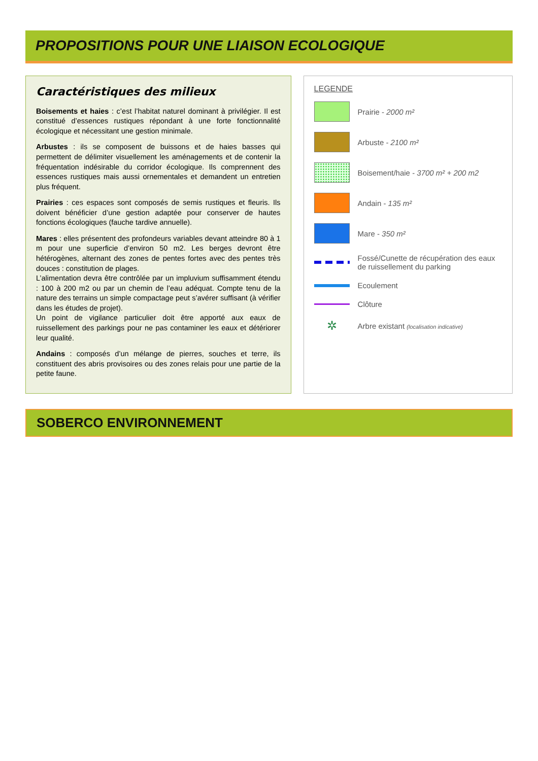PROPOSITIONS POUR UNE LIAISON ECOLOGIQUE
Caractéristiques des milieux
Boisements et haies : c’est l’habitat naturel dominant à privilégier. Il est constitué d’essences rustiques répondant à une forte fonctionnalité écologique et nécessitant une gestion minimale.
Arbustes : ils se composent de buissons et de haies basses qui permettent de délimiter visuellement les aménagements et de contenir la fréquentation indésirable du corridor écologique. Ils comprennent des essences rustiques mais aussi ornementales et demandent un entretien plus fréquent.
Prairies : ces espaces sont composés de semis rustiques et fleuris. Ils doivent bénéficier d’une gestion adaptée pour conserver de hautes fonctions écologiques (fauche tardive annuelle).
Mares : elles présentent des profondeurs variables devant atteindre 80 à 1 m pour une superficie d’environ 50 m2. Les berges devront être hétérogènes, alternant des zones de pentes fortes avec des pentes très douces : constitution de plages.
L’alimentation devra être contrôlée par un impluvium suffisamment étendu : 100 à 200 m2 ou par un chemin de l’eau adéquat. Compte tenu de la nature des terrains un simple compactage peut s’avérer suffisant (à vérifier dans les études de projet).
Un point de vigilance particulier doit être apporté aux eaux de ruissellement des parkings pour ne pas contaminer les eaux et détériorer leur qualité.
Andains : composés d’un mélange de pierres, souches et terre, ils constituent des abris provisoires ou des zones relais pour une partie de la petite faune.
LEGENDE
Prairie - 2000 m²
Arbuste - 2100 m²
Boisement/haie - 3700 m² + 200 m2
Andain - 135 m²
Mare - 350 m²
Fossé/Cunette de récupération des eaux de ruissellement du parking
Ecoulement
Clôture
✲
Arbre existant (localisation indicative)
SOBERCO ENVIRONNEMENT